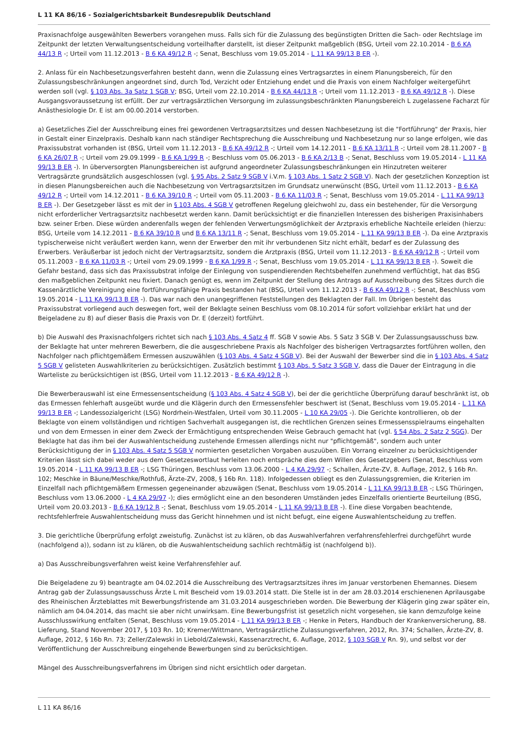L 11 KA 86/16 - Sozialgerichtsbarkeit Bundesrepublik Deutschland
Praxisnachfolge ausgewählten Bewerbers vorangehen muss. Falls sich für die Zulassung des begünstigten Dritten die Sach- oder Rechtslage im Zeitpunkt der letzten Verwaltungsentscheidung vorteilhafter darstellt, ist dieser Zeitpunkt maßgeblich (BSG, Urteil vom 22.10.2014 - B 6 KA 44/13 R -; Urteil vom 11.12.2013 - B 6 KA 49/12 R -; Senat, Beschluss vom 19.05.2014 - L 11 KA 99/13 B ER -).
2. Anlass für ein Nachbesetzungsverfahren besteht dann, wenn die Zulassung eines Vertragsarztes in einem Planungsbereich, für den Zulassungsbeschränkungen angeordnet sind, durch Tod, Verzicht oder Entziehung endet und die Praxis von einem Nachfolger weitergeführt werden soll (vgl. § 103 Abs. 3a Satz 1 SGB V; BSG, Urteil vom 22.10.2014 - B 6 KA 44/13 R -; Urteil vom 11.12.2013 - B 6 KA 49/12 R -). Diese Ausgangsvoraussetzung ist erfüllt. Der zur vertragsärztlichen Versorgung im zulassungsbeschränkten Planungsbereich L zugelassene Facharzt für Anästhesiologie Dr. E ist am 00.00.2014 verstorben.
a) Gesetzliches Ziel der Ausschreibung eines frei gewordenen Vertragsarztsitzes und dessen Nachbesetzung ist die "Fortführung" der Praxis, hier in Gestalt einer Einzelpraxis. Deshalb kann nach ständiger Rechtsprechung die Ausschreibung und Nachbesetzung nur so lange erfolgen, wie das Praxissubstrat vorhanden ist (BSG, Urteil vom 11.12.2013 - B 6 KA 49/12 R -; Urteil vom 14.12.2011 - B 6 KA 13/11 R -; Urteil vom 28.11.2007 - B 6 KA 26/07 R -; Urteil vom 29.09.1999 - B 6 KA 1/99 R -; Beschluss vom 05.06.2013 - B 6 KA 2/13 B -; Senat, Beschluss vom 19.05.2014 - L 11 KA 99/13 B ER -). In überversorgten Planungsbereichen ist aufgrund angeordneter Zulassungsbeschränkungen ein Hinzutreten weiterer Vertragsärzte grundsätzlich ausgeschlossen (vgl. § 95 Abs. 2 Satz 9 SGB V i.V.m. § 103 Abs. 1 Satz 2 SGB V). Nach der gesetzlichen Konzeption ist in diesen Planungsbereichen auch die Nachbesetzung von Vertragsarztsitzen im Grundsatz unerwünscht (BSG, Urteil vom 11.12.2013 - B 6 KA 49/12 R -; Urteil vom 14.12.2011 - B 6 KA 39/10 R -; Urteil vom 05.11.2003 - B 6 KA 11/03 R -; Senat, Beschluss vom 19.05.2014 - L 11 KA 99/13 B ER -). Der Gesetzgeber lässt es mit der in § 103 Abs. 4 SGB V getroffenen Regelung gleichwohl zu, dass ein bestehender, für die Versorgung nicht erforderlicher Vertragsarztsitz nachbesetzt werden kann. Damit berücksichtigt er die finanziellen Interessen des bisherigen Praxisinhabers bzw. seiner Erben. Diese würden anderenfalls wegen der fehlenden Verwertungsmöglichkeit der Arztpraxis erhebliche Nachteile erleiden (hierzu: BSG, Urteile vom 14.12.2011 - B 6 KA 39/10 R und B 6 KA 13/11 R -; Senat, Beschluss vom 19.05.2014 - L 11 KA 99/13 B ER -). Da eine Arztpraxis typischerweise nicht veräußert werden kann, wenn der Erwerber den mit ihr verbundenen Sitz nicht erhält, bedarf es der Zulassung des Erwerbers. Veräußerbar ist jedoch nicht der Vertragsarztsitz, sondern die Arztpraxis (BSG, Urteil vom 11.12.2013 - B 6 KA 49/12 R -; Urteil vom 05.11.2003 - B 6 KA 11/03 R -; Urteil vom 29.09.1999 - B 6 KA 1/99 R -; Senat, Beschluss vom 19.05.2014 - L 11 KA 99/13 B ER -). Soweit die Gefahr bestand, dass sich das Praxissubstrat infolge der Einlegung von suspendierenden Rechtsbehelfen zunehmend verflüchtigt, hat das BSG den maßgeblichen Zeitpunkt neu fixiert. Danach genügt es, wenn im Zeitpunkt der Stellung des Antrags auf Ausschreibung des Sitzes durch die Kassenärztliche Vereinigung eine fortführungsfähige Praxis bestanden hat (BSG, Urteil vom 11.12.2013 - B 6 KA 49/12 R -; Senat, Beschluss vom 19.05.2014 - L 11 KA 99/13 B ER -). Das war nach den unangegriffenen Feststellungen des Beklagten der Fall. Im Übrigen besteht das Praxissubstrat vorliegend auch deswegen fort, weil der Beklagte seinen Beschluss vom 08.10.2014 für sofort vollziehbar erklärt hat und der Beigeladene zu 8) auf dieser Basis die Praxis von Dr. E (derzeit) fortführt.
b) Die Auswahl des Praxisnachfolgers richtet sich nach § 103 Abs. 4 Satz 4 ff. SGB V sowie Abs. 5 Satz 3 SGB V. Der Zulassungsausschuss bzw. der Beklagte hat unter mehreren Bewerbern, die die ausgeschriebene Praxis als Nachfolger des bisherigen Vertragsarztes fortführen wollen, den Nachfolger nach pflichtgemäßem Ermessen auszuwählen (§ 103 Abs. 4 Satz 4 SGB V). Bei der Auswahl der Bewerber sind die in § 103 Abs. 4 Satz 5 SGB V gelisteten Auswahlkriterien zu berücksichtigen. Zusätzlich bestimmt § 103 Abs. 5 Satz 3 SGB V, dass die Dauer der Eintragung in die Warteliste zu berücksichtigen ist (BSG, Urteil vom 11.12.2013 - B 6 KA 49/12 R -).
Die Bewerberauswahl ist eine Ermessensentscheidung (§ 103 Abs. 4 Satz 4 SGB V), bei der die gerichtliche Überprüfung darauf beschränkt ist, ob das Ermessen fehlerhaft ausgeübt wurde und die Klägerin durch den Ermessensfehler beschwert ist (Senat, Beschluss vom 19.05.2014 - L 11 KA 99/13 B ER -; Landessozialgericht (LSG) Nordrhein-Westfalen, Urteil vom 30.11.2005 - L 10 KA 29/05 -). Die Gerichte kontrollieren, ob der Beklagte von einem vollständigen und richtigen Sachverhalt ausgegangen ist, die rechtlichen Grenzen seines Ermessensspielraums eingehalten und von dem Ermessen in einer dem Zweck der Ermächtigung entsprechenden Weise Gebrauch gemacht hat (vgl. § 54 Abs. 2 Satz 2 SGG). Der Beklagte hat das ihm bei der Auswahlentscheidung zustehende Ermessen allerdings nicht nur "pflichtgemäß", sondern auch unter Berücksichtigung der in § 103 Abs. 4 Satz 5 SGB V normierten gesetzlichen Vorgaben auszuüben. Ein Vorrang einzelner zu berücksichtigender Kriterien lässt sich dabei weder aus dem Gesetzeswortlaut herleiten noch entspräche dies dem Willen des Gesetzgebers (Senat, Beschluss vom 19.05.2014 - L 11 KA 99/13 B ER -; LSG Thüringen, Beschluss vom 13.06.2000 - L 4 KA 29/97 -; Schallen, Ärzte-ZV, 8. Auflage, 2012, § 16b Rn. 102; Meschke in Bäune/Meschke/Rothfuß, Ärzte-ZV, 2008, § 16b Rn. 118). Infolgedessen obliegt es den Zulassungsgremien, die Kriterien im Einzelfall nach pflichtgemäßem Ermessen gegeneinander abzuwägen (Senat, Beschluss vom 19.05.2014 - L 11 KA 99/13 B ER -; LSG Thüringen, Beschluss vom 13.06.2000 - L 4 KA 29/97 -); dies ermöglicht eine an den besonderen Umständen jedes Einzelfalls orientierte Beurteilung (BSG, Urteil vom 20.03.2013 - B 6 KA 19/12 R -; Senat, Beschluss vom 19.05.2014 - L 11 KA 99/13 B ER -). Eine diese Vorgaben beachtende, rechtsfehlerfreie Auswahlentscheidung muss das Gericht hinnehmen und ist nicht befugt, eine eigene Auswahlentscheidung zu treffen.
3. Die gerichtliche Überprüfung erfolgt zweistufig. Zunächst ist zu klären, ob das Auswahlverfahren verfahrensfehlerfrei durchgeführt wurde (nachfolgend a)), sodann ist zu klären, ob die Auswahlentscheidung sachlich rechtmäßig ist (nachfolgend b)).
a) Das Ausschreibungsverfahren weist keine Verfahrensfehler auf.
Die Beigeladene zu 9) beantragte am 04.02.2014 die Ausschreibung des Vertragsarztsitzes ihres im Januar verstorbenen Ehemannes. Diesem Antrag gab der Zulassungsausschuss Ärzte L mit Bescheid vom 19.03.2014 statt. Die Stelle ist in der am 28.03.2014 erschienenen Aprilausgabe des Rheinischen Ärzteblattes mit Bewerbungsfristende am 31.03.2014 ausgeschrieben worden. Die Bewerbung der Klägerin ging zwar später ein, nämlich am 04.04.2014, das macht sie aber nicht unwirksam. Eine Bewerbungsfrist ist gesetzlich nicht vorgesehen, sie kann demzufolge keine Ausschlusswirkung entfalten (Senat, Beschluss vom 19.05.2014 - L 11 KA 99/13 B ER -; Henke in Peters, Handbuch der Krankenversicherung, 88. Lieferung, Stand November 2017, § 103 Rn. 10; Kremer/Wittmann, Vertragsärztliche Zulassungsverfahren, 2012, Rn. 374; Schallen, Ärzte-ZV, 8. Auflage, 2012, § 16b Rn. 73; Zeller/Zalewski in Liebold/Zalewski, Kassenarztrecht, 6. Auflage, 2012, § 103 SGB V Rn. 9), und selbst vor der Veröffentlichung der Ausschreibung eingehende Bewerbungen sind zu berücksichtigen.
Mängel des Ausschreibungsverfahrens im Übrigen sind nicht ersichtlich oder dargetan.
L 11 KA 86/16